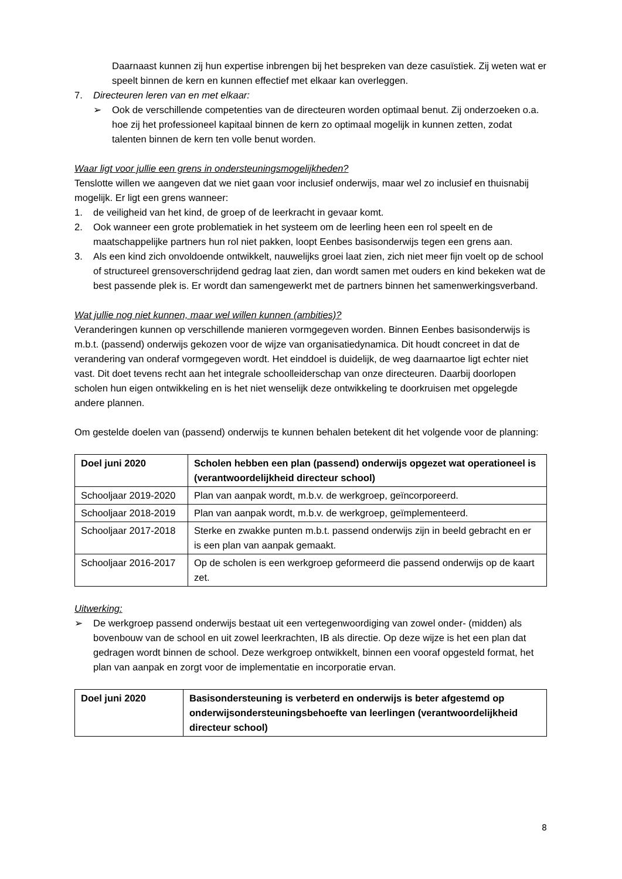Daarnaast kunnen zij hun expertise inbrengen bij het bespreken van deze casuïstiek. Zij weten wat er speelt binnen de kern en kunnen effectief met elkaar kan overleggen.
7. Directeuren leren van en met elkaar:
➢ Ook de verschillende competenties van de directeuren worden optimaal benut. Zij onderzoeken o.a. hoe zij het professioneel kapitaal binnen de kern zo optimaal mogelijk in kunnen zetten, zodat talenten binnen de kern ten volle benut worden.
Waar ligt voor jullie een grens in ondersteuningsmogelijkheden?
Tenslotte willen we aangeven dat we niet gaan voor inclusief onderwijs, maar wel zo inclusief en thuisnabij mogelijk. Er ligt een grens wanneer:
1. de veiligheid van het kind, de groep of de leerkracht in gevaar komt.
2. Ook wanneer een grote problematiek in het systeem om de leerling heen een rol speelt en de maatschappelijke partners hun rol niet pakken, loopt Eenbes basisonderwijs tegen een grens aan.
3. Als een kind zich onvoldoende ontwikkelt, nauwelijks groei laat zien, zich niet meer fijn voelt op de school of structureel grensoverschrijdend gedrag laat zien, dan wordt samen met ouders en kind bekeken wat de best passende plek is. Er wordt dan samengewerkt met de partners binnen het samenwerkingsverband.
Wat jullie nog niet kunnen, maar wel willen kunnen (ambities)?
Veranderingen kunnen op verschillende manieren vormgegeven worden. Binnen Eenbes basisonderwijs is m.b.t. (passend) onderwijs gekozen voor de wijze van organisatiedynamica. Dit houdt concreet in dat de verandering van onderaf vormgegeven wordt. Het einddoel is duidelijk, de weg daarnaartoe ligt echter niet vast. Dit doet tevens recht aan het integrale schoolleiderschap van onze directeuren. Daarbij doorlopen scholen hun eigen ontwikkeling en is het niet wenselijk deze ontwikkeling te doorkruisen met opgelegde andere plannen.
Om gestelde doelen van (passend) onderwijs te kunnen behalen betekent dit het volgende voor de planning:
| Doel juni 2020 | Scholen hebben een plan (passend) onderwijs opgezet wat operationeel is (verantwoordelijkheid directeur school) |
| --- | --- |
| Schooljaar 2019-2020 | Plan van aanpak wordt, m.b.v. de werkgroep, geïncorporeerd. |
| Schooljaar 2018-2019 | Plan van aanpak wordt, m.b.v. de werkgroep, geïmplementeerd. |
| Schooljaar 2017-2018 | Sterke en zwakke punten m.b.t. passend onderwijs zijn in beeld gebracht en er is een plan van aanpak gemaakt. |
| Schooljaar 2016-2017 | Op de scholen is een werkgroep geformeerd die passend onderwijs op de kaart zet. |
Uitwerking:
➢ De werkgroep passend onderwijs bestaat uit een vertegenwoordiging van zowel onder- (midden) als bovenbouw van de school en uit zowel leerkrachten, IB als directie. Op deze wijze is het een plan dat gedragen wordt binnen de school. Deze werkgroep ontwikkelt, binnen een vooraf opgesteld format, het plan van aanpak en zorgt voor de implementatie en incorporatie ervan.
| Doel juni 2020 | Basisondersteuning is verbeterd en onderwijs is beter afgestemd op onderwijsondersteuningsbehoefte van leerlingen (verantwoordelijkheid directeur school) |
| --- | --- |
8